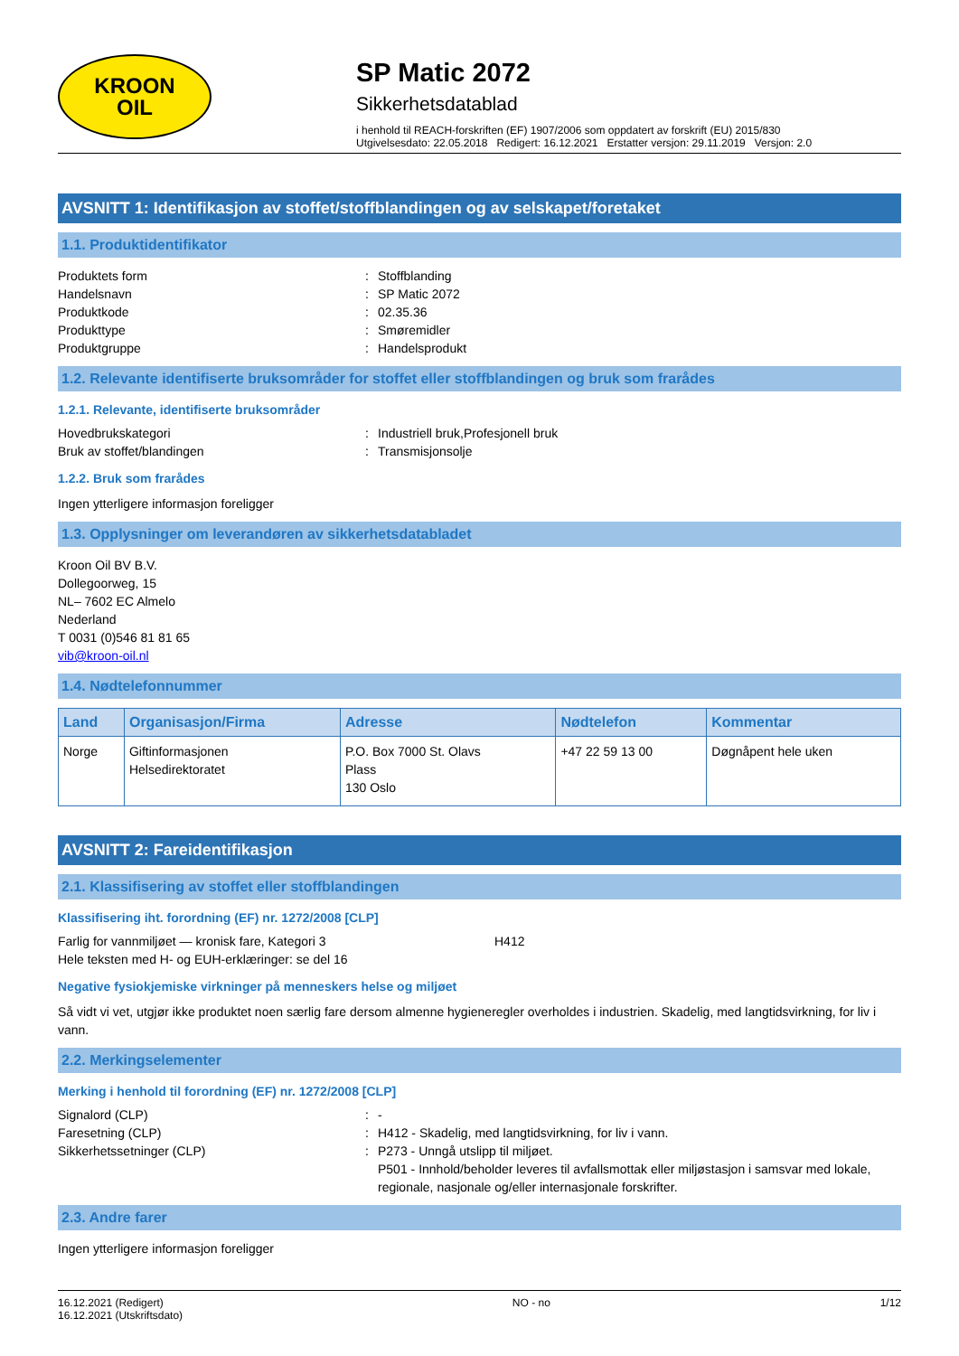KROON
OIL
SP Matic 2072
Sikkerhetsdatablad
i henhold til REACH-forskriften (EF) 1907/2006 som oppdatert av forskrift (EU) 2015/830
Utgivelsesdato: 22.05.2018 Redigert: 16.12.2021 Erstatter versjon: 29.11.2019 Versjon: 2.0
AVSNITT 1: Identifikasjon av stoffet/stoffblandingen og av selskapet/foretaket
1.1. Produktidentifikator
Produktets form: Stoffblanding
Handelsnavn: SP Matic 2072
Produktkode: 02.35.36
Produkttype: Smøremidler
Produktgruppe: Handelsprodukt
1.2. Relevante identifiserte bruksområder for stoffet eller stoffblandingen og bruk som frarådes
1.2.1. Relevante, identifiserte bruksområder
Hovedbrukskategori: Industriell bruk,Profesjonell bruk
Bruk av stoffet/blandingen: Transmisjonsolje
1.2.2. Bruk som frarådes
Ingen ytterligere informasjon foreligger
1.3. Opplysninger om leverandøren av sikkerhetsdatabladet
Kroon Oil BV B.V.
Dollegoorweg, 15
NL– 7602 EC Almelo
Nederland
T 0031 (0)546 81 81 65
vib@kroon-oil.nl
1.4. Nødtelefonnummer
| Land | Organisasjon/Firma | Adresse | Nødtelefon | Kommentar |
| --- | --- | --- | --- | --- |
| Norge | Giftinformasjonen Helsedirektoratet | P.O. Box 7000 St. Olavs Plass 130 Oslo | +47 22 59 13 00 | Døgnåpent hele uken |
AVSNITT 2: Fareidentifikasjon
2.1. Klassifisering av stoffet eller stoffblandingen
Klassifisering iht. forordning (EF) nr. 1272/2008 [CLP]
Farlig for vannmiljøet — kronisk fare, Kategori 3 H412
Hele teksten med H- og EUH-erklæringer: se del 16
Negative fysiokjemiske virkninger på menneskers helse og miljøet
Så vidt vi vet, utgjør ikke produktet noen særlig fare dersom almenne hygieneregler overholdes i industrien. Skadelig, med langtidsvirkning, for liv i vann.
2.2. Merkingselementer
Merking i henhold til forordning (EF) nr. 1272/2008 [CLP]
Signalord (CLP): -
Faresetning (CLP): H412 - Skadelig, med langtidsvirkning, for liv i vann.
Sikkerhetssetninger (CLP): P273 - Unngå utslipp til miljøet.
P501 - Innhold/beholder leveres til avfallsmottak eller miljøstasjon i samsvar med lokale, regionale, nasjonale og/eller internasjonale forskrifter.
2.3. Andre farer
Ingen ytterligere informasjon foreligger
16.12.2021 (Redigert)
16.12.2021 (Utskriftsdato) NO - no 1/12